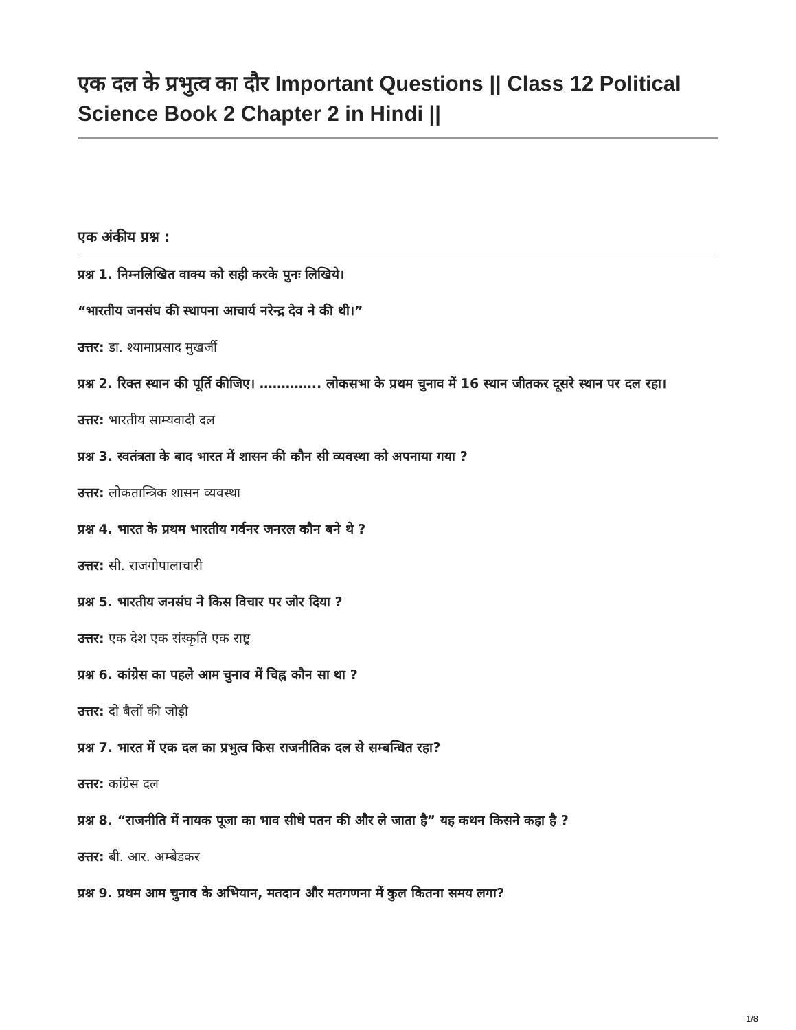एक दल के प्रभुत्व का दौर Important Questions || Class 12 Political Science Book 2 Chapter 2 in Hindi ||
एक अंकीय प्रश्न :
प्रश्न 1. निम्नलिखित वाक्य को सही करके पुनः लिखिये।
“भारतीय जनसंघ की स्थापना आचार्य नरेन्द्र देव ने की थी।”
उत्तर: डा. श्यामाप्रसाद मुखर्जी
प्रश्न 2. रिक्त स्थान की पूर्ति कीजिए। ………….. लोकसभा के प्रथम चुनाव में 16 स्थान जीतकर दूसरे स्थान पर दल रहा।
उत्तर: भारतीय साम्यवादी दल
प्रश्न 3. स्वतंत्रता के बाद भारत में शासन की कौन सी व्यवस्था को अपनाया गया ?
उत्तर: लोकतान्त्रिक शासन व्यवस्था
प्रश्न 4. भारत के प्रथम भारतीय गर्वनर जनरल कौन बने थे ?
उत्तर: सी. राजगोपालाचारी
प्रश्न 5. भारतीय जनसंघ ने किस विचार पर जोर दिया ?
उत्तर: एक देश एक संस्कृति एक राष्ट्र
प्रश्न 6. कांग्रेस का पहले आम चुनाव में चिह्न कौन सा था ?
उत्तर: दो बैलों की जोड़ी
प्रश्न 7. भारत में एक दल का प्रभुत्व किस राजनीतिक दल से सम्बन्धित रहा?
उत्तर: कांग्रेस दल
प्रश्न 8. “राजनीति में नायक पूजा का भाव सीधे पतन की और ले जाता है” यह कथन किसने कहा है ?
उत्तर: बी. आर. अम्बेडकर
प्रश्न 9. प्रथम आम चुनाव के अभियान, मतदान और मतगणना में कुल कितना समय लगा?
1/8